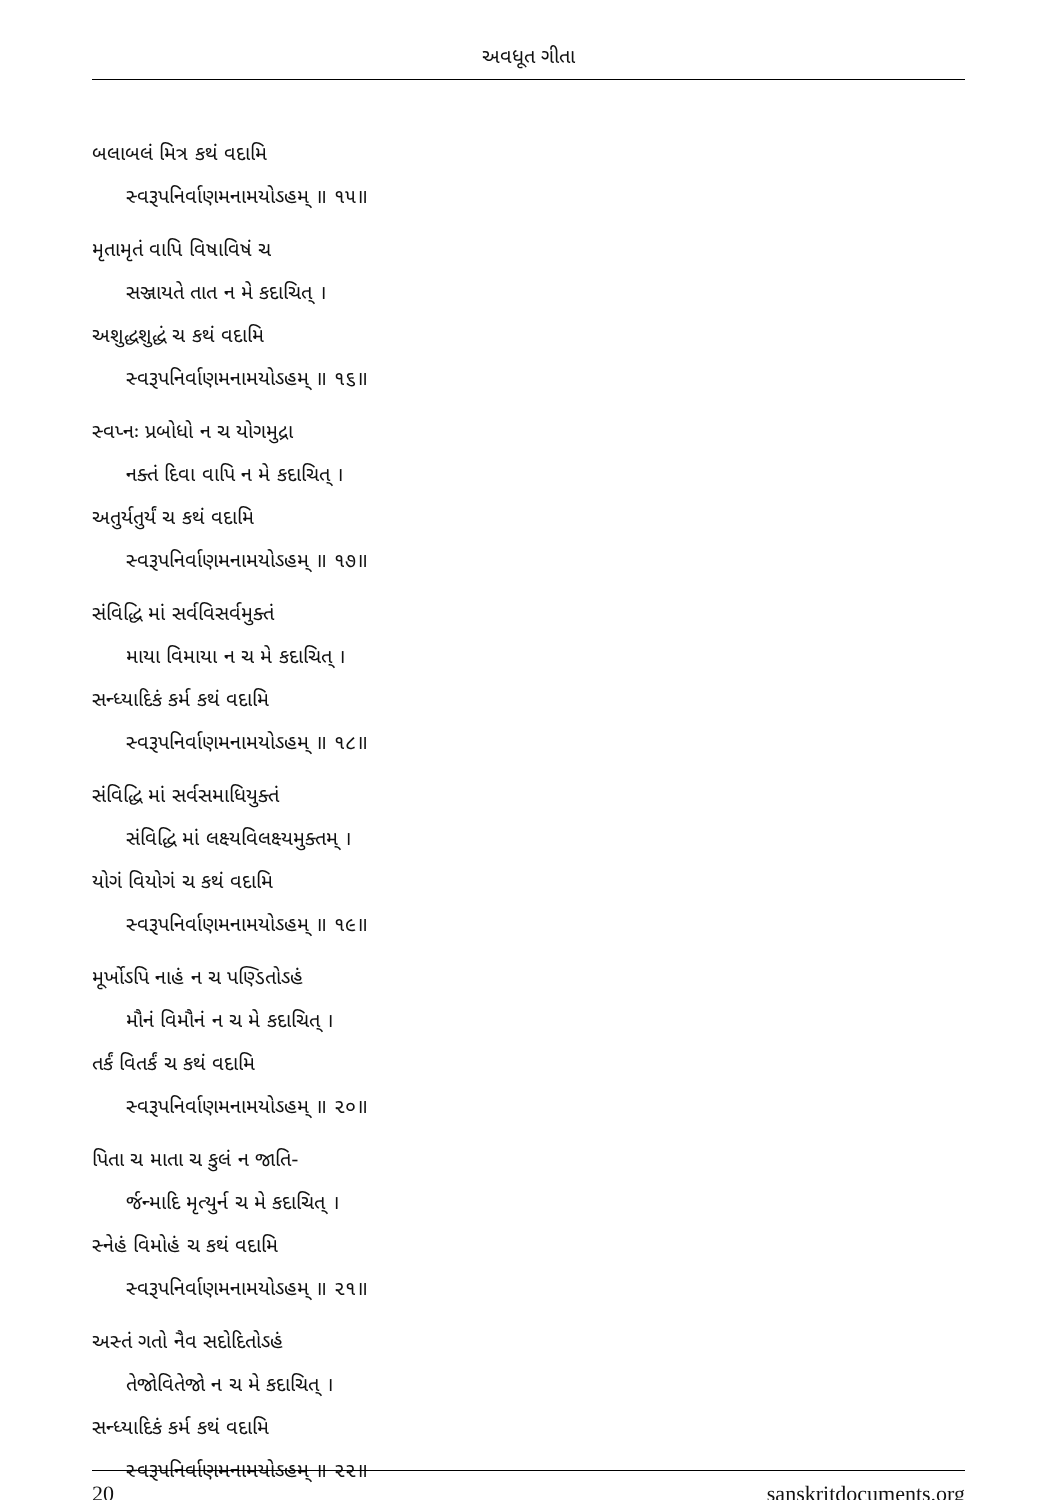અવધૂત ગીતા
બલાબલં મિત્ર કથં વદામિ
સ્વરૂપનિર્વાણમનામયોઽહમ્ ॥ ૧૫॥
મૃતામૃતં વાપિ વિષાવિષં ચ
સઞ્જાયતે તાત ન મે કદાચિત્ ।
અશુદ્ધશુદ્ધં ચ કથં વદામિ
સ્વરૂપનિર્વાણમનામયોઽહમ્ ॥ ૧૬॥
સ્વપ્નઃ પ્રબોધો ન ચ યોગમુદ્રા
નક્તં દિવા વાપિ ન મે કદાચિત્ ।
અતુર્યતુર્યં ચ કથં વદામિ
સ્વરૂપનિર્વાણમનામયોઽહમ્ ॥ ૧૭॥
સંવિદ્ધિ માં સર્વવિસર્વમુક્તં
માયા વિમાયા ન ચ મે કદાચિત્ ।
સન્ધ્યાદિકં કર્મ કથં વદામિ
સ્વરૂપનિર્વાણમનામયોઽહમ્ ॥ ૧૮॥
સંવિદ્ધિ માં સર્વસમાધિયુક્તં
સંવિદ્ધિ માં લક્ષ્યવિલક્ષ્યમુક્તમ્ ।
યોગં વિયોગં ચ કથં વદામિ
સ્વરૂપનિર્વાણમનામયોઽહમ્ ॥ ૧૯॥
મૂર્ખોઽપિ નાહં ન ચ પણ્ડિતોઽહં
મૌનં વિમૌનં ન ચ મે કદાચિત્ ।
તર્કં વિતર્કં ચ કથં વદામિ
સ્વરૂપનિર્વાણમનામયોઽહમ્ ॥ ૨૦॥
પિતા ચ માતા ચ કુલં ન જાતિ-
ર્જન્માદિ મૃત્યુર્ન ચ મે કદાચિત્ ।
સ્નેહં વિમોહં ચ કથં વદામિ
સ્વરૂપનિર્વાણમનામયોઽહમ્ ॥ ૨૧॥
અસ્તં ગતો નૈવ સદોદિતોઽહં
તેજોવિતેજો ન ચ મે કદાચિત્ ।
સન્ધ્યાદિકં કર્મ કથં વદામિ
સ્વરૂપનિર્વાણમનામયોઽહમ્ ॥ ૨૨॥
20 sanskritdocuments.org